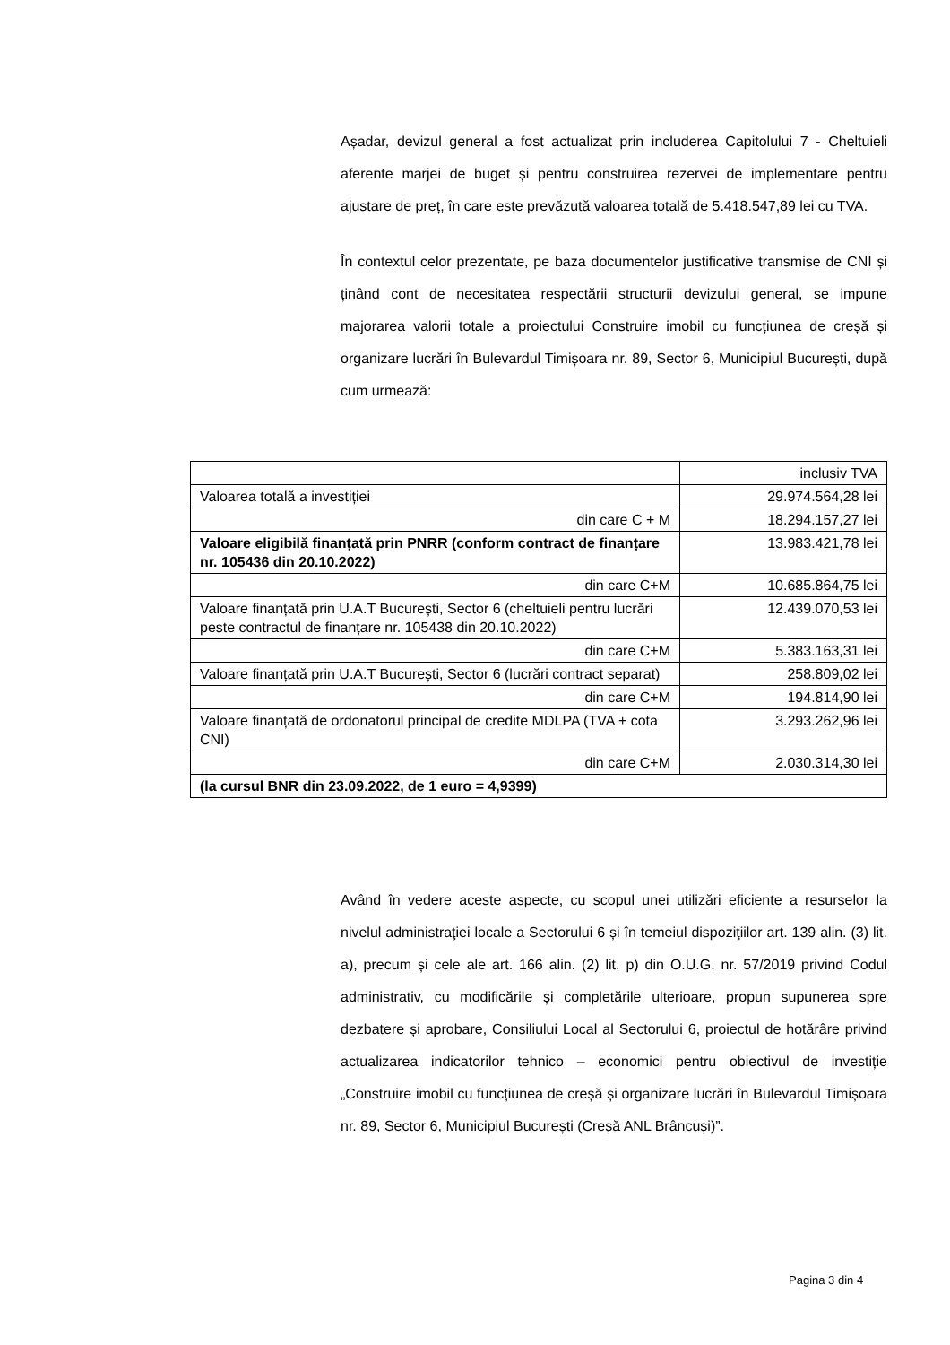Așadar, devizul general a fost actualizat prin includerea Capitolului 7 - Cheltuieli aferente marjei de buget și pentru construirea rezervei de implementare pentru ajustare de preț, în care este prevăzută valoarea totală de 5.418.547,89 lei cu TVA.
În contextul celor prezentate, pe baza documentelor justificative transmise de CNI și ținând cont de necesitatea respectării structurii devizului general, se impune majorarea valorii totale a proiectului Construire imobil cu funcțiunea de creșă și organizare lucrări în Bulevardul Timișoara nr. 89, Sector 6, Municipiul București, după cum urmează:
| | inclusiv TVA |
| Valoarea totală a investiției | 29.974.564,28 lei |
| din care C + M | 18.294.157,27 lei |
| Valoare eligibilă finanțată prin PNRR (conform contract de finanțare nr. 105436 din 20.10.2022) | 13.983.421,78 lei |
| din care C+M | 10.685.864,75 lei |
| Valoare finanțată prin U.A.T București, Sector 6 (cheltuieli pentru lucrări peste contractul de finanțare nr. 105438 din 20.10.2022) | 12.439.070,53 lei |
| din care C+M | 5.383.163,31 lei |
| Valoare finanțată prin U.A.T București, Sector 6 (lucrări contract separat) | 258.809,02 lei |
| din care C+M | 194.814,90 lei |
| Valoare finanțată de ordonatorul principal de credite MDLPA (TVA + cota CNI) | 3.293.262,96 lei |
| din care C+M | 2.030.314,30 lei |
| (la cursul BNR din 23.09.2022, de 1 euro = 4,9399) | |
Având în vedere aceste aspecte, cu scopul unei utilizări eficiente a resurselor la nivelul administraţiei locale a Sectorului 6 și în temeiul dispoziţiilor art. 139 alin. (3) lit. a), precum și cele ale art. 166 alin. (2) lit. p) din O.U.G. nr. 57/2019 privind Codul administrativ, cu modificările și completările ulterioare, propun supunerea spre dezbatere și aprobare, Consiliului Local al Sectorului 6, proiectul de hotărâre privind actualizarea indicatorilor tehnico – economici pentru obiectivul de investiție „Construire imobil cu funcțiunea de creșă și organizare lucrări în Bulevardul Timișoara nr. 89, Sector 6, Municipiul București (Creșă ANL Brâncuși)”.
Pagina 3 din 4